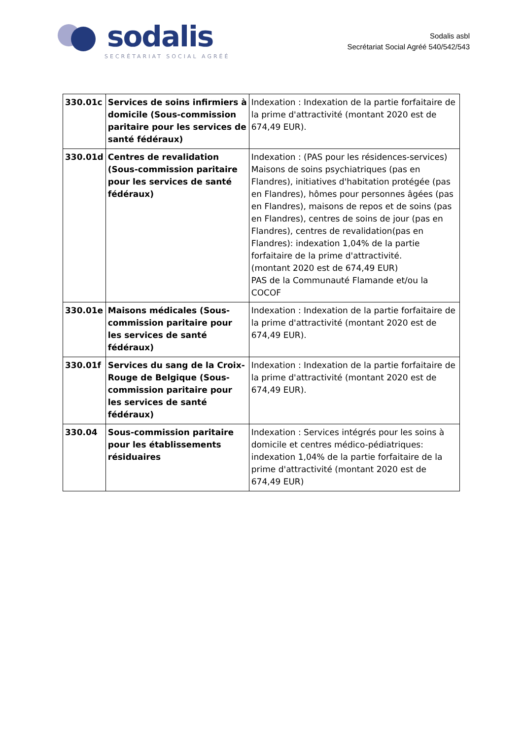sodalis
SECRÉTARIAT SOCIAL AGRÉÉ
Sodalis asbl
Secrétariat Social Agréé 540/542/543
| 330.01c | Services de soins infirmiers à domicile (Sous-commission paritaire pour les services de santé fédéraux) | Indexation : Indexation de la partie forfaitaire de la prime d'attractivité (montant 2020 est de 674,49 EUR). |
| 330.01d | Centres de revalidation (Sous-commission paritaire pour les services de santé fédéraux) | Indexation : (PAS pour les résidences-services) Maisons de soins psychiatriques (pas en Flandres), initiatives d'habitation protégée (pas en Flandres), hômes pour personnes âgées (pas en Flandres), maisons de repos et de soins (pas en Flandres), centres de soins de jour (pas en Flandres), centres de revalidation(pas en Flandres): indexation 1,04% de la partie forfaitaire de la prime d'attractivité. (montant 2020 est de 674,49 EUR) PAS de la Communauté Flamande et/ou la COCOF |
| 330.01e | Maisons médicales (Sous-commission paritaire pour les services de santé fédéraux) | Indexation : Indexation de la partie forfaitaire de la prime d'attractivité (montant 2020 est de 674,49 EUR). |
| 330.01f | Services du sang de la Croix-Rouge de Belgique (Sous-commission paritaire pour les services de santé fédéraux) | Indexation : Indexation de la partie forfaitaire de la prime d'attractivité (montant 2020 est de 674,49 EUR). |
| 330.04 | Sous-commission paritaire pour les établissements résiduaires | Indexation : Services intégrés pour les soins à domicile et centres médico-pédiatriques: indexation 1,04% de la partie forfaitaire de la prime d'attractivité (montant 2020 est de 674,49 EUR) |